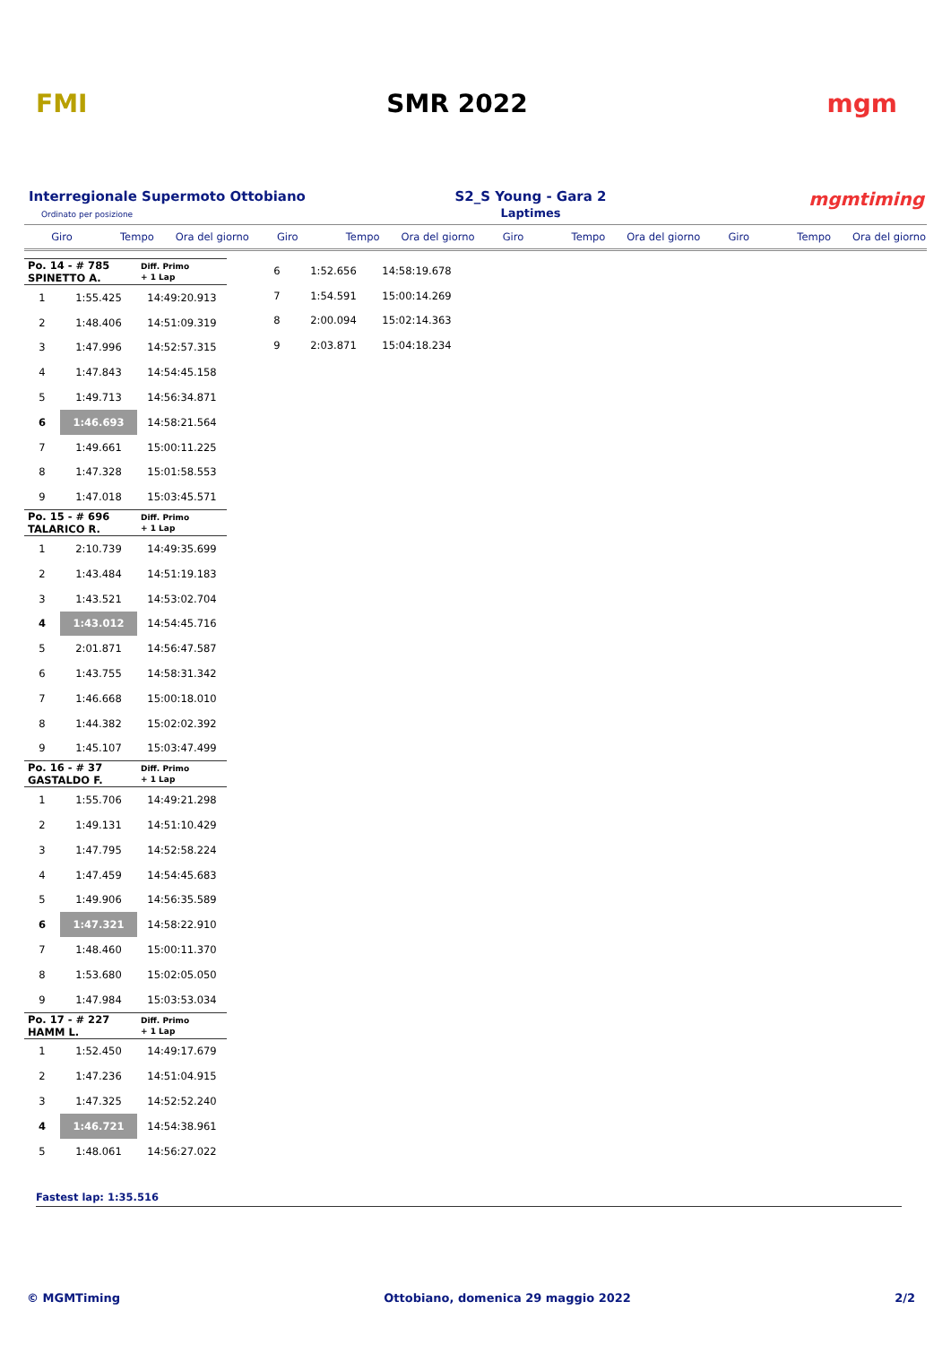FMI SMR 2022 mgm
Interregionale Supermoto Ottobiano
Ordinato per posizione
S2_S Young - Gara 2
Laptimes
mgmtiming
Giro Tempo Ora del giorno Giro Tempo Ora del giorno Giro Tempo Ora del giorno Giro Tempo Ora del giorno
| Po. 14 - # 785 SPINETTO A. | | Diff. Primo + 1 Lap |
| 1 | 1:55.425 | 14:49:20.913 |
| 2 | 1:48.406 | 14:51:09.319 |
| 3 | 1:47.996 | 14:52:57.315 |
| 4 | 1:47.843 | 14:54:45.158 |
| 5 | 1:49.713 | 14:56:34.871 |
| 6 | 1:46.693 | 14:58:21.564 |
| 7 | 1:49.661 | 15:00:11.225 |
| 8 | 1:47.328 | 15:01:58.553 |
| 9 | 1:47.018 | 15:03:45.571 |
| Po. 15 - # 696 TALARICO R. | | Diff. Primo + 1 Lap |
| 1 | 2:10.739 | 14:49:35.699 |
| 2 | 1:43.484 | 14:51:19.183 |
| 3 | 1:43.521 | 14:53:02.704 |
| 4 | 1:43.012 | 14:54:45.716 |
| 5 | 2:01.871 | 14:56:47.587 |
| 6 | 1:43.755 | 14:58:31.342 |
| 7 | 1:46.668 | 15:00:18.010 |
| 8 | 1:44.382 | 15:02:02.392 |
| 9 | 1:45.107 | 15:03:47.499 |
| Po. 16 - # 37 GASTALDO F. | | Diff. Primo + 1 Lap |
| 1 | 1:55.706 | 14:49:21.298 |
| 2 | 1:49.131 | 14:51:10.429 |
| 3 | 1:47.795 | 14:52:58.224 |
| 4 | 1:47.459 | 14:54:45.683 |
| 5 | 1:49.906 | 14:56:35.589 |
| 6 | 1:47.321 | 14:58:22.910 |
| 7 | 1:48.460 | 15:00:11.370 |
| 8 | 1:53.680 | 15:02:05.050 |
| 9 | 1:47.984 | 15:03:53.034 |
| Po. 17 - # 227 HAMM L. | | Diff. Primo + 1 Lap |
| 1 | 1:52.450 | 14:49:17.679 |
| 2 | 1:47.236 | 14:51:04.915 |
| 3 | 1:47.325 | 14:52:52.240 |
| 4 | 1:46.721 | 14:54:38.961 |
| 5 | 1:48.061 | 14:56:27.022 |
| 6 | 1:52.656 | 14:58:19.678 |
| 7 | 1:54.591 | 15:00:14.269 |
| 8 | 2:00.094 | 15:02:14.363 |
| 9 | 2:03.871 | 15:04:18.234 |
Fastest lap: 1:35.516
© MGMTiming Ottobiano, domenica 29 maggio 2022 2/2